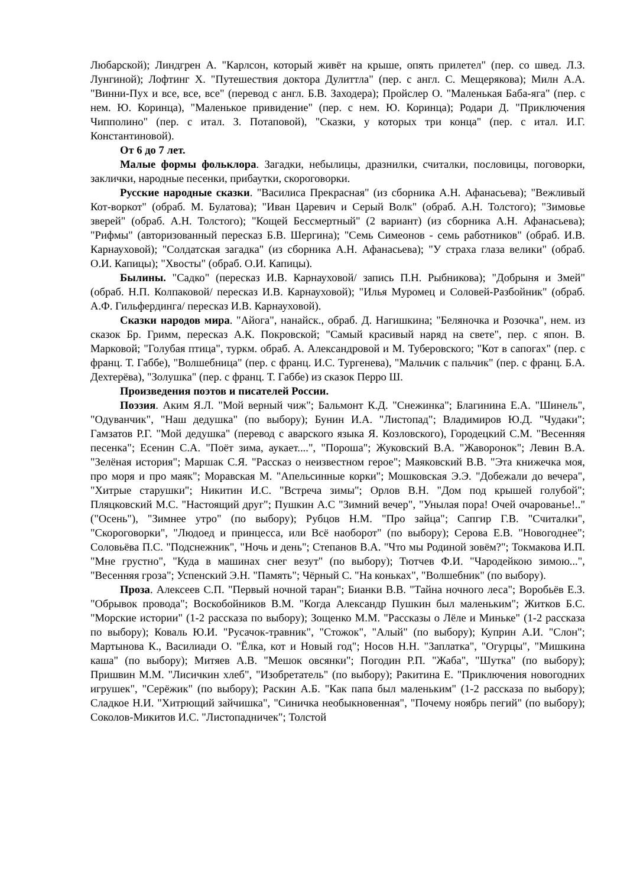Любарской); Линдгрен А. "Карлсон, который живёт на крыше, опять прилетел" (пер. со швед. Л.З. Лунгиной); Лофтинг Х. "Путешествия доктора Дулиттла" (пер. с англ. С. Мещерякова); Милн А.А. "Винни-Пух и все, все, все" (перевод с англ. Б.В. Заходера); Пройслер О. "Маленькая Баба-яга" (пер. с нем. Ю. Коринца), "Маленькое привидение" (пер. с нем. Ю. Коринца); Родари Д. "Приключения Чипполино" (пер. с итал. З. Потаповой), "Сказки, у которых три конца" (пер. с итал. И.Г. Константиновой).
От 6 до 7 лет.
Малые формы фольклора. Загадки, небылицы, дразнилки, считалки, пословицы, поговорки, заклички, народные песенки, прибаутки, скороговорки.
Русские народные сказки. "Василиса Прекрасная" (из сборника А.Н. Афанасьева); "Вежливый Кот-воркот" (обраб. М. Булатова); "Иван Царевич и Серый Волк" (обраб. А.Н. Толстого); "Зимовье зверей" (обраб. А.Н. Толстого); "Кощей Бессмертный" (2 вариант) (из сборника А.Н. Афанасьева); "Рифмы" (авторизованный пересказ Б.В. Шергина); "Семь Симеонов - семь работников" (обраб. И.В. Карнауховой); "Солдатская загадка" (из сборника А.Н. Афанасьева); "У страха глаза велики" (обраб. О.И. Капицы); "Хвосты" (обраб. О.И. Капицы).
Былины. "Садко" (пересказ И.В. Карнауховой/ запись П.Н. Рыбникова); "Добрыня и Змей" (обраб. Н.П. Колпаковой/ пересказ И.В. Карнауховой); "Илья Муромец и Соловей-Разбойник" (обраб. А.Ф. Гильфердинга/ пересказ И.В. Карнауховой).
Сказки народов мира. "Айога", нанайск., обраб. Д. Нагишкина; "Беляночка и Розочка", нем. из сказок Бр. Гримм, пересказ А.К. Покровской; "Самый красивый наряд на свете", пер. с япон. В. Марковой; "Голубая птица", туркм. обраб. А. Александровой и М. Туберовского; "Кот в сапогах" (пер. с франц. Т. Габбе), "Волшебница" (пер. с франц. И.С. Тургенева), "Мальчик с пальчик" (пер. с франц. Б.А. Дехтерёва), "Золушка" (пер. с франц. Т. Габбе) из сказок Перро Ш.
Произведения поэтов и писателей России.
Поэзия. Аким Я.Л. "Мой верный чиж"; Бальмонт К.Д. "Снежинка"; Благинина Е.А. "Шинель", "Одуванчик", "Наш дедушка" (по выбору); Бунин И.А. "Листопад"; Владимиров Ю.Д. "Чудаки"; Гамзатов Р.Г. "Мой дедушка" (перевод с аварского языка Я. Козловского), Городецкий С.М. "Весенняя песенка"; Есенин С.А. "Поёт зима, аукает....", "Пороша"; Жуковский В.А. "Жаворонок"; Левин В.А. "Зелёная история"; Маршак С.Я. "Рассказ о неизвестном герое"; Маяковский В.В. "Эта книжечка моя, про моря и про маяк"; Моравская М. "Апельсинные корки"; Мошковская Э.Э. "Добежали до вечера", "Хитрые старушки"; Никитин И.С. "Встреча зимы"; Орлов В.Н. "Дом под крышей голубой"; Пляцковский М.С. "Настоящий друг"; Пушкин А.С "Зимний вечер", "Унылая пора! Очей очарованье!.." ("Осень"), "Зимнее утро" (по выбору); Рубцов Н.М. "Про зайца"; Сапгир Г.В. "Считалки", "Скороговорки", "Людоед и принцесса, или Всё наоборот" (по выбору); Серова Е.В. "Новогоднее"; Соловьёва П.С. "Подснежник", "Ночь и день"; Степанов В.А. "Что мы Родиной зовём?"; Токмакова И.П. "Мне грустно", "Куда в машинах снег везут" (по выбору); Тютчев Ф.И. "Чародейкою зимою...", "Весенняя гроза"; Успенский Э.Н. "Память"; Чёрный С. "На коньках", "Волшебник" (по выбору).
Проза. Алексеев С.П. "Первый ночной таран"; Бианки В.В. "Тайна ночного леса"; Воробьёв Е.З. "Обрывок провода"; Воскобойников В.М. "Когда Александр Пушкин был маленьким"; Житков Б.С. "Морские истории" (1-2 рассказа по выбору); Зощенко М.М. "Рассказы о Лёле и Миньке" (1-2 рассказа по выбору); Коваль Ю.И. "Русачок-травник", "Стожок", "Алый" (по выбору); Куприн А.И. "Слон"; Мартынова К., Василиади О. "Ёлка, кот и Новый год"; Носов Н.Н. "Заплатка", "Огурцы", "Мишкина каша" (по выбору); Митяев А.В. "Мешок овсянки"; Погодин Р.П. "Жаба", "Шутка" (по выбору); Пришвин М.М. "Лисичкин хлеб", "Изобретатель" (по выбору); Ракитина Е. "Приключения новогодних игрушек", "Серёжик" (по выбору); Раскин А.Б. "Как папа был маленьким" (1-2 рассказа по выбору); Сладкое Н.И. "Хитрющий зайчишка", "Синичка необыкновенная", "Почему ноябрь пегий" (по выбору); Соколов-Микитов И.С. "Листопадничек"; Толстой